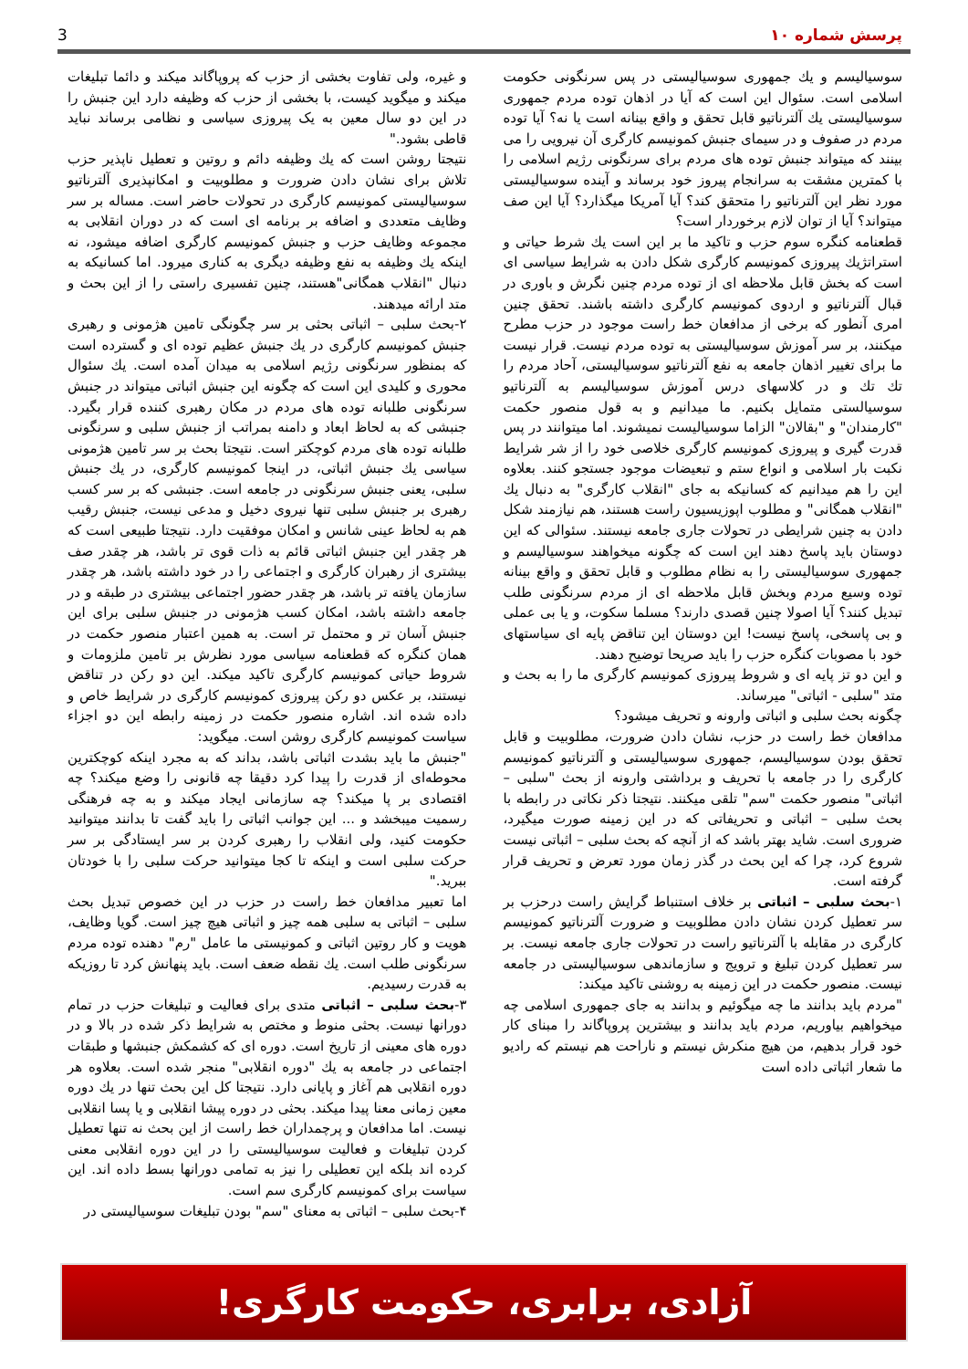پرسش شماره ۱۰
3
سوسیالیسم و یك جمهوری سوسیالیستی در پس سرنگونی حکومت اسلامی است. سئوال این است که آیا در اذهان توده مردم جمهوری سوسیالیستی یك آلترناتیو قابل تحقق و واقع بینانه است یا نه؟ آیا توده مردم در صفوف و در سیمای جنبش کمونیسم کارگری آن نیرویی را می بینند که میتواند جنبش توده های مردم برای سرنگونی رژیم اسلامی را با کمترین مشقت به سرانجام پیروز خود برساند و آینده سوسیالیستی مورد نظر این آلترناتیو را متحقق کند؟ آیا آمریکا میگذارد؟ آیا این صف میتواند؟ آیا از توان لازم برخوردار است؟
قطعنامه کنگره سوم حزب و تاکید ما بر این است یك شرط حیاتی و استراتژیك پیروزی کمونیسم کارگری شکل دادن به شرایط سیاسی ای است که بخش قابل ملاحظه ای از توده مردم چنین نگرش و باوری در قبال آلترناتیو و اردوی کمونیسم کارگری داشته باشند. تحقق چنین امری آنطور که برخی از مدافعان خط راست موجود در حزب مطرح میکنند، بر سر آموزش سوسیالیستی به توده مردم نیست. قرار نیست ما برای تغییر اذهان جامعه به نفع آلترناتیو سوسیالیستی، آحاد مردم را تك تك و در کلاسهای درس آموزش سوسیالیسم به آلترناتیو سوسیالستی متمایل بکنیم. ما میدانیم و به قول منصور حکمت "کارمندان" و "بقالان" الزاما سوسیالیست نمیشوند. اما میتوانند در پس قدرت گیری و پیروزی کمونیسم کارگری خلاصی خود را از شر شرایط نکبت بار اسلامی و انواع ستم و تبعیضات موجود جستجو کنند. بعلاوه این را هم میدانیم که کسانیکه به جای "انقلاب کارگری" به دنبال یك "انقلاب همگانی" و مطلوب اپوزیسیون راست هستند، هم نیازمند شکل دادن به چنین شرایطی در تحولات جاری جامعه نیستند. سئوالی که این دوستان باید پاسخ دهند این است که چگونه میخواهند سوسیالیسم و جمهوری سوسیالیستی را به نظام مطلوب و قابل تحقق و واقع بینانه توده وسیع مردم وبخش قابل ملاحظه ای از مردم سرنگونی طلب تبدیل کنند؟ آیا اصولا چنین قصدی دارند؟ مسلما سکوت، و یا بی عملی و بی پاسخی، پاسخ نیست! این دوستان این تناقض پایه ای سیاستهای خود با مصوبات کنگره حزب را باید صریحا توضیح دهند.
و این دو تز پایه ای و شروط پیروزی کمونیسم کارگری ما را به بحث و متد "سلبی - اثباتی" میرساند.
چگونه بحث سلبی و اثباتی وارونه و تحریف میشود؟
مدافعان خط راست در حزب، نشان دادن ضرورت، مطلوبیت و قابل تحقق بودن سوسیالیسم، جمهوری سوسیالیستی و آلترناتیو کمونیسم کارگری را در جامعه با تحریف و برداشتی وارونه از بحث "سلبی – اثباتی" منصور حکمت "سم" تلقی میکنند. نتیجتا ذکر نکاتی در رابطه با بحث سلبی – اثباتی و تحریفاتی که در این زمینه صورت میگیرد، ضروری است. شاید بهتر باشد که از آنچه که بحث سلبی – اثباتی نیست شروع کرد، چرا که این بحث در گذر زمان مورد تعرض و تحریف قرار گرفته است.
۱-بحث سلبی – اثباتی بر خلاف استنباط گرایش راست درحزب بر سر تعطیل کردن نشان دادن مطلوبیت و ضرورت آلترناتیو کمونیسم کارگری در مقابله با آلترناتیو راست در تحولات جاری جامعه نیست. بر سر تعطیل کردن تبلیغ و ترویج و سازماندهی سوسیالیستی در جامعه نیست. منصور حکمت در این زمینه به روشنی تاکید میکند:
"مردم باید بدانند ما چه میگوئیم و بدانند به جای جمهوری اسلامی چه میخواهیم بیاوریم، مردم باید بدانند و بیشترین پروپاگاند را مبنای کار خود قرار بدهیم، من هیچ منکرش نیستم و ناراحت هم نیستم که رادیو ما شعار اثباتی داده است
و غیره، ولی تفاوت بخشی از حزب که پروپاگاند میکند و دائما تبلیغات میکند و میگوید کیست، با بخشی از حزب که وظیفه دارد این جنبش را در این دو سال معین به یک پیروزی سیاسی و نظامی برساند نباید قاطی بشود."
نتیجتا روشن است که یك وظیفه دائم و روتین و تعطیل ناپذیر حزب تلاش برای نشان دادن ضرورت و مطلوبیت و امکانپذیری آلترناتیو سوسیالیستی کمونیسم کارگری در تحولات حاضر است. مساله بر سر وظایف متعددی و اضافه بر برنامه ای است که در دوران انقلابی به مجموعه وظایف حزب و جنبش کمونیسم کارگری اضافه میشود، نه اینکه یك وظیفه به نفع وظیفه دیگری به کناری میرود. اما کسانیکه به دنبال "انقلاب همگانی"هستند، چنین تفسیری راستی را از این بحث و متد ارائه میدهند.
۲-بحث سلبی – اثباتی بحثی بر سر چگونگی تامین هژمونی و رهبری جنبش کمونیسم کارگری در یك جنبش عظیم توده ای و گسترده است که بمنظور سرنگونی رژیم اسلامی به میدان آمده است. یك سئوال محوری و کلیدی این است که چگونه این جنبش اثباتی میتواند در جنبش سرنگونی طلبانه توده های مردم در مکان رهبری کننده قرار بگیرد. جنبشی که به لحاظ ابعاد و دامنه بمراتب از جنبش سلبی و سرنگونی طلبانه توده های مردم کوچکتر است. نتیجتا بحث بر سر تامین هژمونی سیاسی یك جنبش اثباتی، در اینجا کمونیسم کارگری، در یك جنبش سلبی، یعنی جنبش سرنگونی در جامعه است. جنبشی که بر سر کسب رهبری بر جنبش سلبی تنها نیروی دخیل و مدعی نیست، جنبش رقیب هم به لحاظ عینی شانس و امکان موفقیت دارد. نتیجتا طبیعی است که هر چقدر این جنبش اثباتی قائم به ذات قوی تر باشد، هر چقدر صف بیشتری از رهبران کارگری و اجتماعی را در خود داشته باشد، هر چقدر سازمان یافته تر باشد، هر چقدر حضور اجتماعی بیشتری در طبقه و در جامعه داشته باشد، امکان کسب هژمونی در جنبش سلبی برای این جنبش آسان تر و محتمل تر است. به همین اعتبار منصور حکمت در همان کنگره که قطعنامه سیاسی مورد نظرش بر تامین ملزومات و شروط حیاتی کمونیسم کارگری تاکید میکند. این دو رکن در تناقض نیستند، بر عکس دو رکن پیروزی کمونیسم کارگری در شرایط خاص و داده شده اند. اشاره منصور حکمت در زمینه رابطه این دو اجزاء سیاست کمونیسم کارگری روشن است. میگوید:
"جنبش ما باید بشدت اثباتی باشد، بداند که به مجرد اینکه کوچکترین محوطه‌ای از قدرت را پیدا کرد دقیقا چه قانونی را وضع میکند؟ چه اقتصادی بر پا میکند؟ چه سازمانی ایجاد میکند و به چه فرهنگی رسمیت میبخشد و ... این جوانب اثباتی را باید گفت تا بدانند میتوانید حکومت کنید، ولی انقلاب را رهبری کردن بر سر ایستادگی بر سر حرکت سلبی است و اینکه تا کجا میتوانید حرکت سلبی را با خودتان ببرید."
اما تعبیر مدافعان خط راست در حزب در این خصوص تبدیل بحث سلبی – اثباتی به سلبی همه چیز و اثباتی هیچ چیز است. گویا وظایف، هویت و کار روتین اثباتی و کمونیستی ما عامل "رم" دهنده توده مردم سرنگونی طلب است. یك نقطه ضعف است. باید پنهانش کرد تا روزیکه به قدرت رسیدیم.
۳-بحث سلبی – اثباتی متدی برای فعالیت و تبلیغات حزب در تمام دورانها نیست. بحثی منوط و مختص به شرایط ذکر شده در بالا و در دوره های معینی از تاریخ است. دوره ای که کشمکش جنبشها و طبقات اجتماعی در جامعه به یك "دوره انقلابی" منجر شده است. بعلاوه هر دوره انقلابی هم آغاز و پایانی دارد. نتیجتا کل این بحث تنها در یك دوره معین زمانی معنا پیدا میکند. بحثی در دوره پیشا انقلابی و یا پسا انقلابی نیست. اما مدافعان و پرچمداران خط راست از این بحث نه تنها تعطیل کردن تبلیغات و فعالیت سوسیالیستی را در این دوره انقلابی معنی کرده اند بلکه این تعطیلی را نیز به تمامی دورانها بسط داده اند. این سیاست برای کمونیسم کارگری سم است.
۴-بحث سلبی – اثباتی به معنای "سم" بودن تبلیغات سوسیالیستی در
آزادی، برابری، حکومت کارگری!